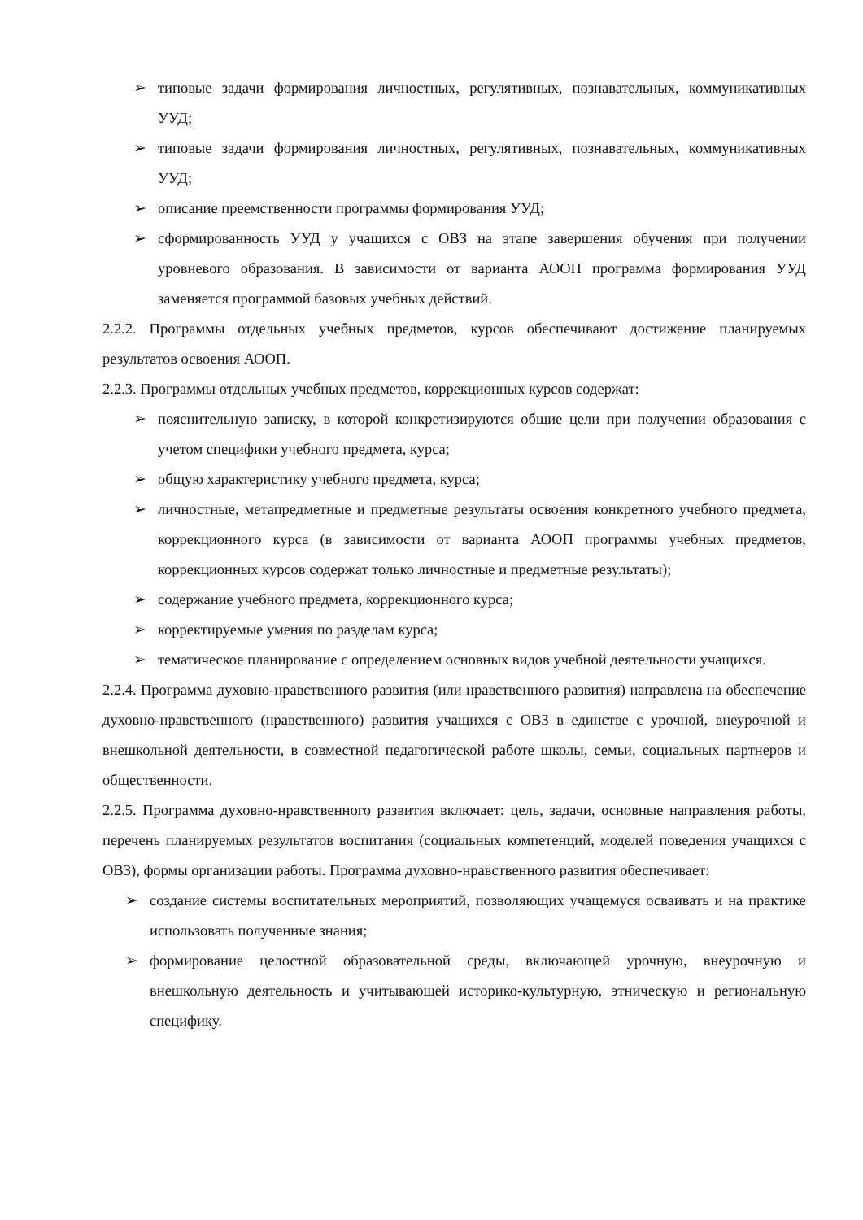➢ типовые задачи формирования личностных, регулятивных, познавательных, коммуникативных УУД;
➢ типовые задачи формирования личностных, регулятивных, познавательных, коммуникативных УУД;
➢ описание преемственности программы формирования УУД;
➢ сформированность УУД у учащихся с ОВЗ на этапе завершения обучения при получении уровневого образования. В зависимости от варианта АООП программа формирования УУД заменяется программой базовых учебных действий.
2.2.2. Программы отдельных учебных предметов, курсов обеспечивают достижение планируемых результатов освоения АООП.
2.2.3. Программы отдельных учебных предметов, коррекционных курсов содержат:
➢ пояснительную записку, в которой конкретизируются общие цели при получении образования с учетом специфики учебного предмета, курса;
➢ общую характеристику учебного предмета, курса;
➢ личностные, метапредметные и предметные результаты освоения конкретного учебного предмета, коррекционного курса (в зависимости от варианта АООП программы учебных предметов, коррекционных курсов содержат только личностные и предметные результаты);
➢ содержание учебного предмета, коррекционного курса;
➢ корректируемые умения по разделам курса;
➢ тематическое планирование с определением основных видов учебной деятельности учащихся.
2.2.4. Программа духовно-нравственного развития (или нравственного развития) направлена на обеспечение духовно-нравственного (нравственного) развития учащихся с ОВЗ в единстве с урочной, внеурочной и внешкольной деятельности, в совместной педагогической работе школы, семьи, социальных партнеров и общественности.
2.2.5. Программа духовно-нравственного развития включает: цель, задачи, основные направления работы, перечень планируемых результатов воспитания (социальных компетенций, моделей поведения учащихся с ОВЗ), формы организации работы. Программа духовно-нравственного развития обеспечивает:
➢ создание системы воспитательных мероприятий, позволяющих учащемуся осваивать и на практике использовать полученные знания;
➢ формирование целостной образовательной среды, включающей урочную, внеурочную и внешкольную деятельность и учитывающей историко-культурную, этническую и региональную специфику.